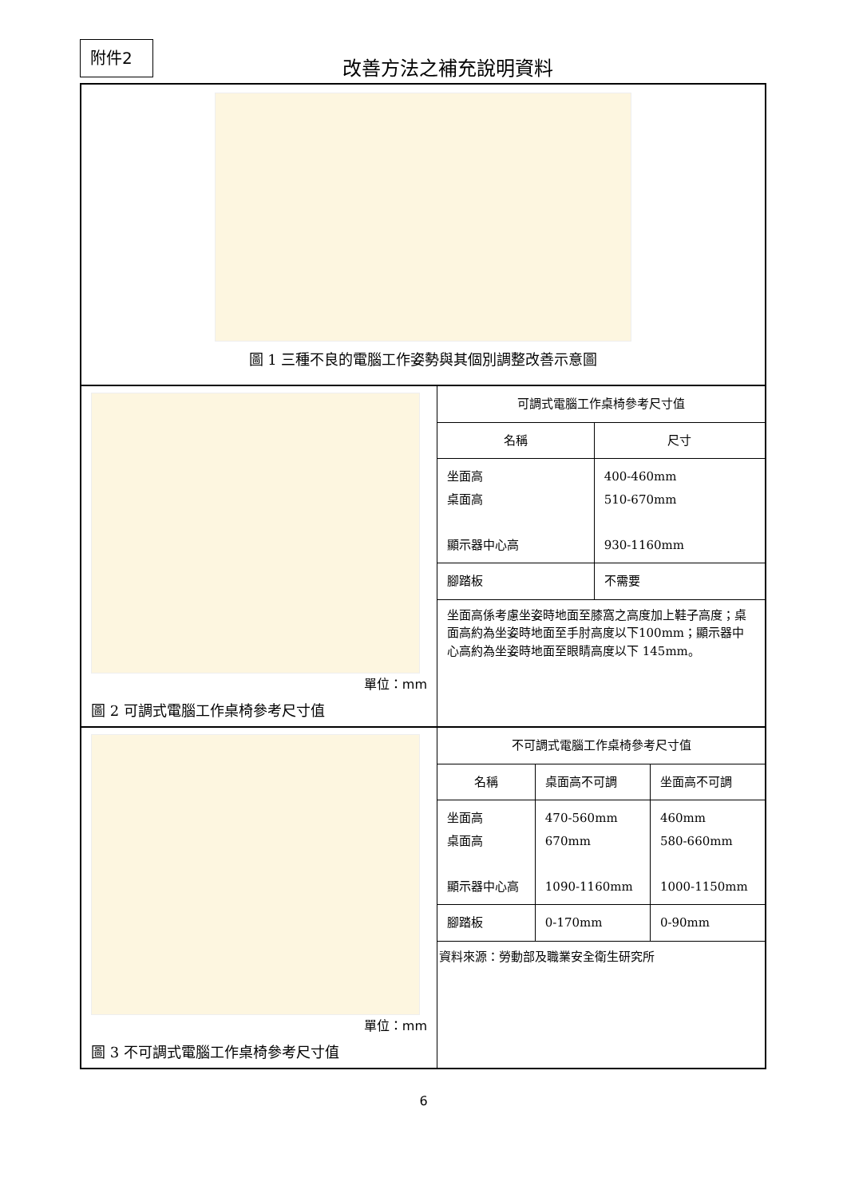附件2
改善方法之補充說明資料
圖 1 三種不良的電腦工作姿勢與其個別調整改善示意圖
單位：mm
圖 2 可調式電腦工作桌椅參考尺寸值
| 可調式電腦工作桌椅參考尺寸值 | |
| --- | --- |
| 名稱 | 尺寸 |
| 坐面高 桌面高 顯示器中心高 | 400-460mm 510-670mm 930-1160mm |
| 腳踏板 | 不需要 |
坐面高係考慮坐姿時地面至膝窩之高度加上鞋子高度；桌面高約為坐姿時地面至手肘高度以下100mm；顯示器中心高約為坐姿時地面至眼睛高度以下 145mm。
單位：mm
圖 3 不可調式電腦工作桌椅參考尺寸值
| 不可調式電腦工作桌椅參考尺寸值 | | |
| --- | --- | --- |
| 名稱 | 桌面高不可調 | 坐面高不可調 |
| 坐面高 桌面高 顯示器中心高 | 470-560mm 670mm 1090-1160mm | 460mm 580-660mm 1000-1150mm |
| 腳踏板 | 0-170mm | 0-90mm |
資料來源：勞動部及職業安全衛生研究所
6